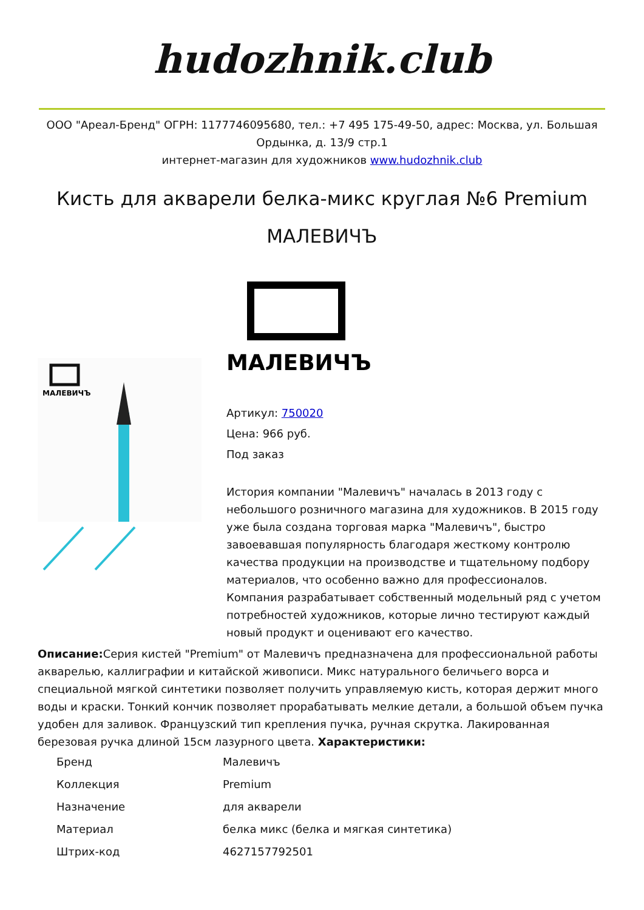hudozhnik.club
ООО "Ареал-Бренд" ОГРН: 1177746095680, тел.: +7 495 175-49-50, адрес: Москва, ул. Большая Ордынка, д. 13/9 стр.1
интернет-магазин для художников www.hudozhnik.club
Кисть для акварели белка-микс круглая №6 Premium МАЛЕВИЧЪ
МАЛЕВИЧЪ
МАЛЕВИЧЪ
Артикул: 750020
Цена: 966 руб.
Под заказ
История компании "Малевичъ" началась в 2013 году с небольшого розничного магазина для художников. В 2015 году уже была создана торговая марка "Малевичъ", быстро завоевавшая популярность благодаря жесткому контролю качества продукции на производстве и тщательному подбору материалов, что особенно важно для профессионалов. Компания разрабатывает собственный модельный ряд с учетом потребностей художников, которые лично тестируют каждый новый продукт и оценивают его качество.
Описание: Серия кистей "Premium" от Малевичъ предназначена для профессиональной работы акварелью, каллиграфии и китайской живописи. Микс натурального беличьего ворса и специальной мягкой синтетики позволяет получить управляемую кисть, которая держит много воды и краски. Тонкий кончик позволяет прорабатывать мелкие детали, а большой объем пучка удобен для заливок. Французский тип крепления пучка, ручная скрутка. Лакированная березовая ручка длиной 15см лазурного цвета. Характеристики:
| Бренд | Малевичъ |
| Коллекция | Premium |
| Назначение | для акварели |
| Материал | белка микс (белка и мягкая синтетика) |
| Штрих-код | 4627157792501 |